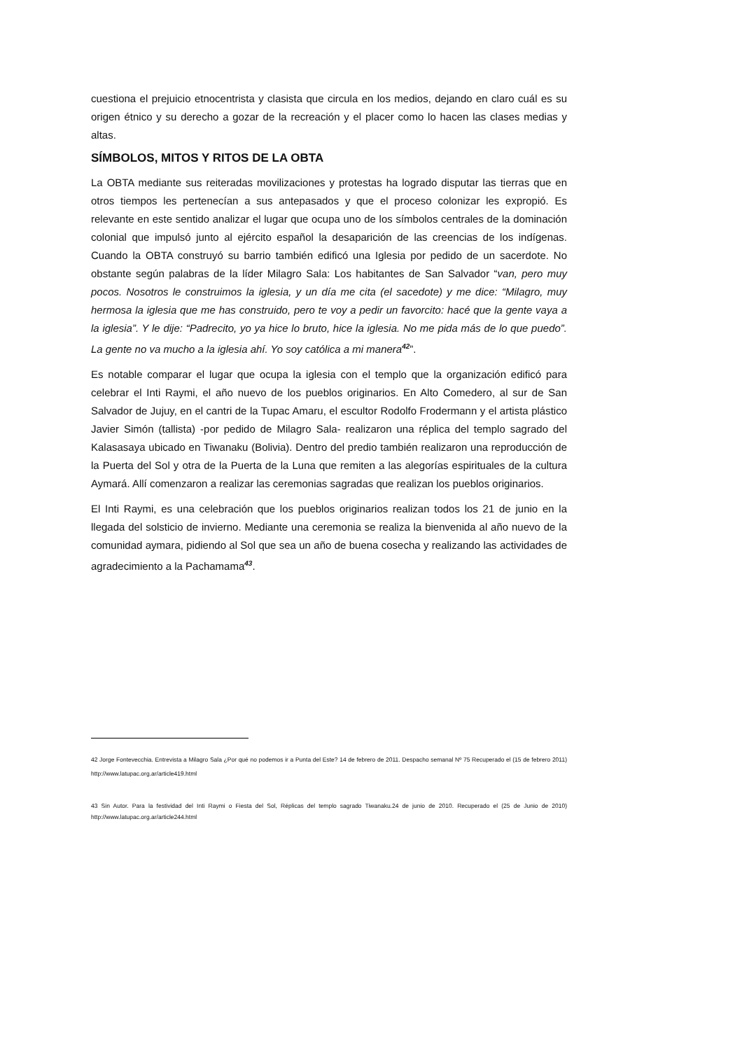cuestiona el prejuicio etnocentrista y clasista que circula en los medios, dejando en claro cuál es su origen étnico y su derecho a gozar de la recreación y el placer como lo hacen las clases medias y altas.
SÍMBOLOS, MITOS Y RITOS DE LA OBTA
La OBTA mediante sus reiteradas movilizaciones y protestas ha logrado disputar las tierras que en otros tiempos les pertenecían a sus antepasados y que el proceso colonizar les expropió. Es relevante en este sentido analizar el lugar que ocupa uno de los símbolos centrales de la dominación colonial que impulsó junto al ejército español la desaparición de las creencias de los indígenas. Cuando la OBTA construyó su barrio también edificó una Iglesia por pedido de un sacerdote. No obstante según palabras de la líder Milagro Sala: Los habitantes de San Salvador “van, pero muy pocos. Nosotros le construimos la iglesia, y un día me cita (el sacedote) y me dice: “Milagro, muy hermosa la iglesia que me has construido, pero te voy a pedir un favorcito: hacé que la gente vaya a la iglesia”. Y le dije: “Padrecito, yo ya hice lo bruto, hice la iglesia. No me pida más de lo que puedo”. La gente no va mucho a la iglesia ahí. Yo soy católica a mi manera<sup>42</sup>”.
Es notable comparar el lugar que ocupa la iglesia con el templo que la organización edificó para celebrar el Inti Raymi, el año nuevo de los pueblos originarios. En Alto Comedero, al sur de San Salvador de Jujuy, en el cantri de la Tupac Amaru, el escultor Rodolfo Frodermann y el artista plástico Javier Simón (tallista) -por pedido de Milagro Sala- realizaron una réplica del templo sagrado del Kalasasaya ubicado en Tiwanaku (Bolivia). Dentro del predio también realizaron una reproducción de la Puerta del Sol y otra de la Puerta de la Luna que remiten a las alegorías espirituales de la cultura Aymará. Allí comenzaron a realizar las ceremonias sagradas que realizan los pueblos originarios.
El Inti Raymi, es una celebración que los pueblos originarios realizan todos los 21 de junio en la llegada del solsticio de invierno. Mediante una ceremonia se realiza la bienvenida al año nuevo de la comunidad aymara, pidiendo al Sol que sea un año de buena cosecha y realizando las actividades de agradecimiento a la Pachamama<sup>43</sup>.
42 Jorge Fontevecchia. Entrevista a Milagro Sala ¿Por qué no podemos ir a Punta del Este? 14 de febrero de 2011. Despacho semanal Nº 75 Recuperado el (15 de febrero 2011) http://www.latupac.org.ar/article419.html
43 Sin Autor. Para la festividad del Inti Raymi o Fiesta del Sol, Réplicas del templo sagrado Tiwanaku.24 de junio de 2010. Recuperado el (25 de Junio de 2010) http://www.latupac.org.ar/article244.html